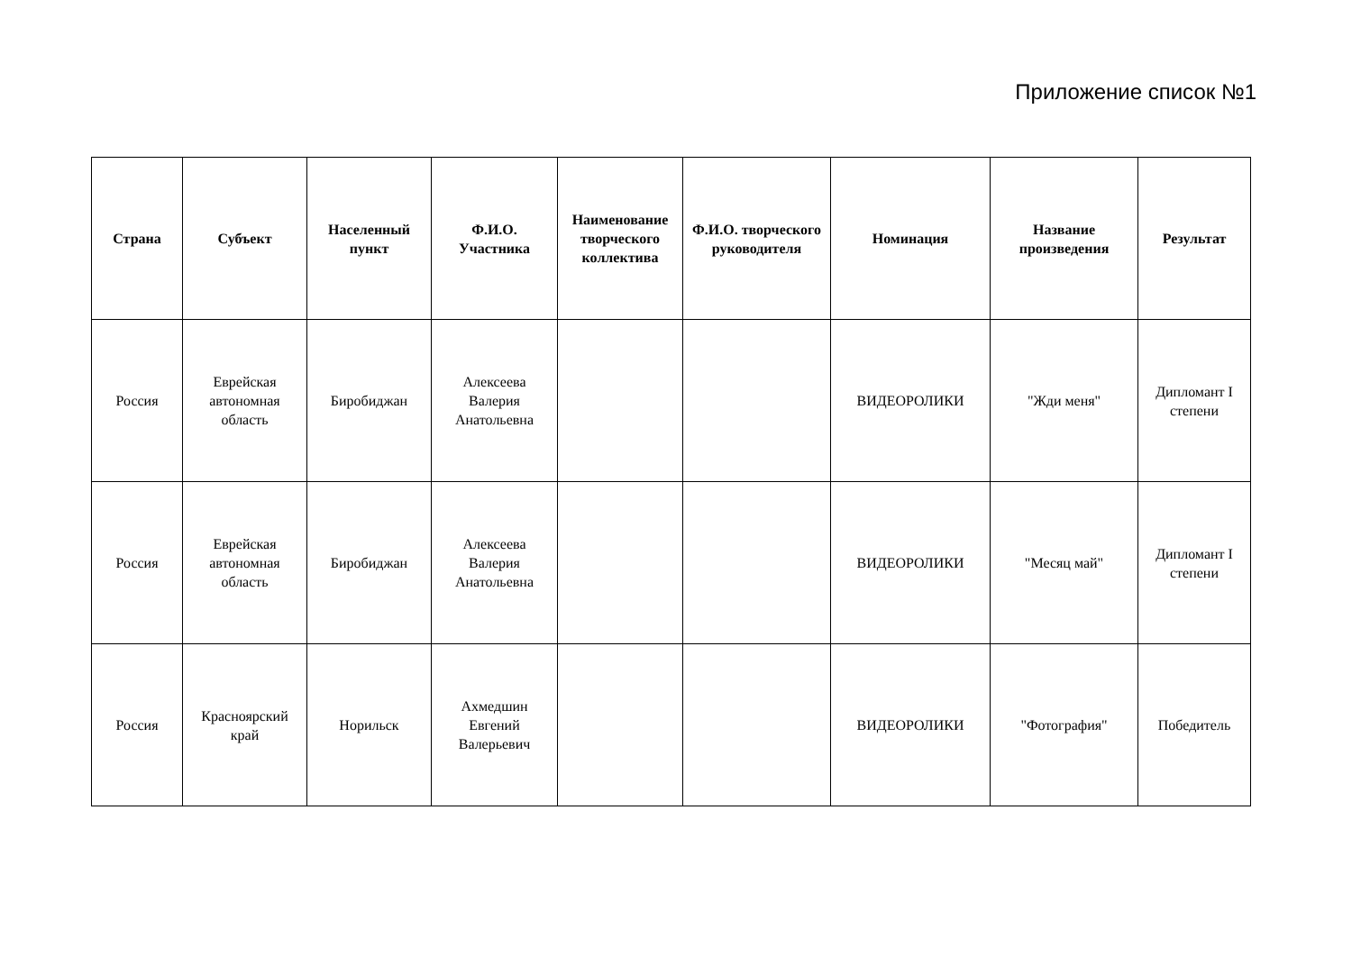Приложение список №1
| Страна | Субъект | Населенный пункт | Ф.И.О. Участника | Наименование творческого коллектива | Ф.И.О. творческого руководителя | Номинация | Название произведения | Результат |
| --- | --- | --- | --- | --- | --- | --- | --- | --- |
| Россия | Еврейская автономная область | Биробиджан | Алексеева Валерия Анатольевна | | | ВИДЕОРОЛИКИ | "Жди меня" | Дипломант I степени |
| Россия | Еврейская автономная область | Биробиджан | Алексеева Валерия Анатольевна | | | ВИДЕОРОЛИКИ | "Месяц май" | Дипломант I степени |
| Россия | Красноярский край | Норильск | Ахмедшин Евгений Валерьевич | | | ВИДЕОРОЛИКИ | "Фотография" | Победитель |